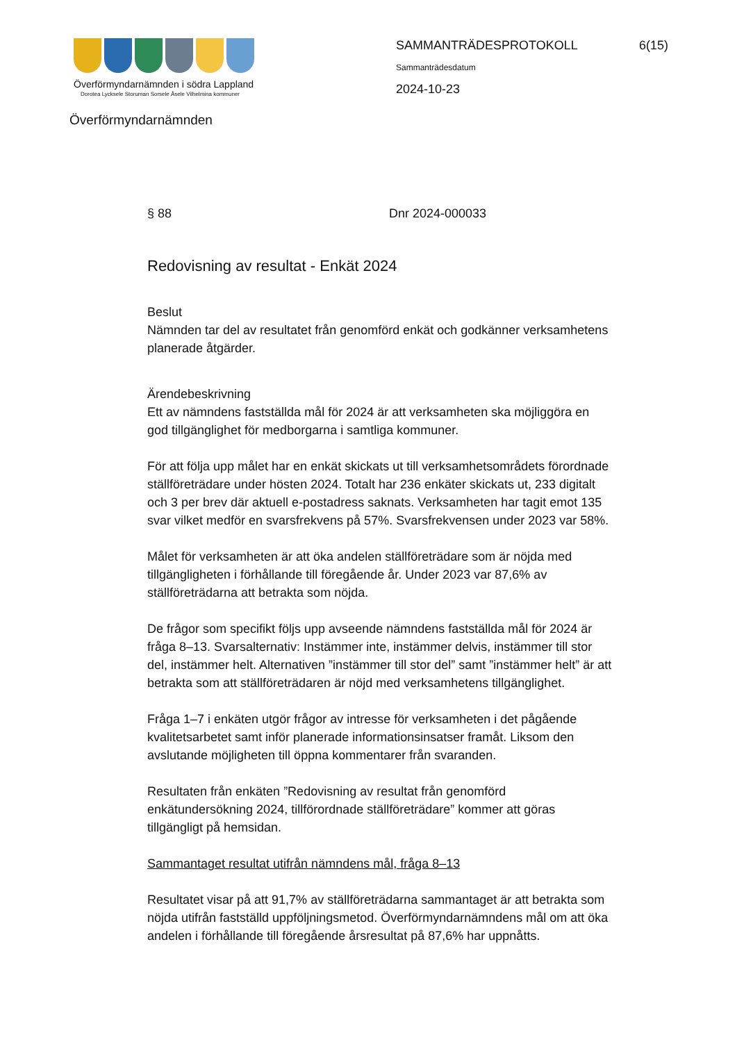Överförmyndarnämnden i södra Lappland
Dorotea Lycksele Storuman Sorsele Åsele Vilhelmina kommuner
Överförmyndarnämnden
SAMMANTRÄDESPROTOKOLL
Sammanträdesdatum
2024-10-23
6(15)
§ 88 Dnr 2024-000033
Redovisning av resultat - Enkät 2024
Beslut
Nämnden tar del av resultatet från genomförd enkät och godkänner verksamhetens planerade åtgärder.
Ärendebeskrivning
Ett av nämndens fastställda mål för 2024 är att verksamheten ska möjliggöra en god tillgänglighet för medborgarna i samtliga kommuner.
För att följa upp målet har en enkät skickats ut till verksamhetsområdets förordnade ställföreträdare under hösten 2024. Totalt har 236 enkäter skickats ut, 233 digitalt och 3 per brev där aktuell e-postadress saknats. Verksamheten har tagit emot 135 svar vilket medför en svarsfrekvens på 57%. Svarsfrekvensen under 2023 var 58%.
Målet för verksamheten är att öka andelen ställföreträdare som är nöjda med tillgängligheten i förhållande till föregående år. Under 2023 var 87,6% av ställföreträdarna att betrakta som nöjda.
De frågor som specifikt följs upp avseende nämndens fastställda mål för 2024 är fråga 8–13. Svarsalternativ: Instämmer inte, instämmer delvis, instämmer till stor del, instämmer helt. Alternativen ”instämmer till stor del” samt ”instämmer helt” är att betrakta som att ställföreträdaren är nöjd med verksamhetens tillgänglighet.
Fråga 1–7 i enkäten utgör frågor av intresse för verksamheten i det pågående kvalitetsarbetet samt inför planerade informationsinsatser framåt. Liksom den avslutande möjligheten till öppna kommentarer från svaranden.
Resultaten från enkäten ”Redovisning av resultat från genomförd enkätundersökning 2024, tillförordnade ställföreträdare” kommer att göras tillgängligt på hemsidan.
Sammantaget resultat utifrån nämndens mål, fråga 8–13
Resultatet visar på att 91,7% av ställföreträdarna sammantaget är att betrakta som nöjda utifrån fastställd uppföljningsmetod. Överförmyndarnämndens mål om att öka andelen i förhållande till föregående årsresultat på 87,6% har uppnåtts.